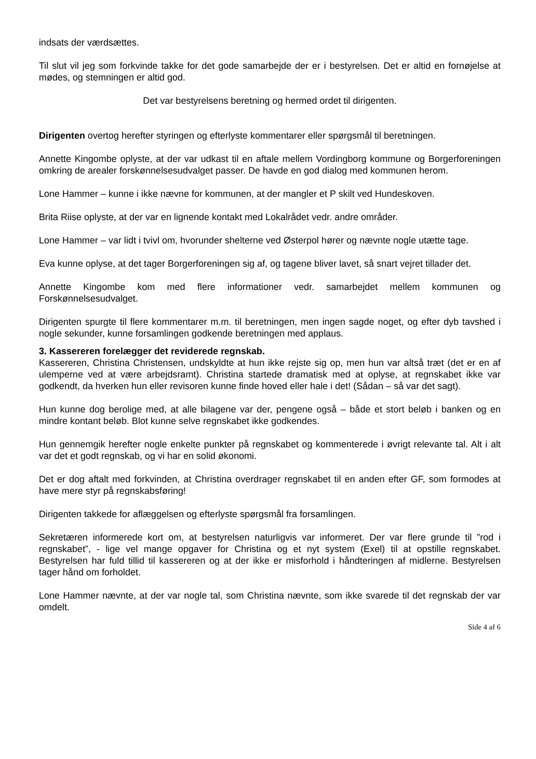indsats der værdsættes.
Til slut vil jeg som forkvinde takke for det gode samarbejde der er i bestyrelsen. Det er altid en fornøjelse at mødes, og stemningen er altid god.
Det var bestyrelsens beretning og hermed ordet til dirigenten.
Dirigenten overtog herefter styringen og efterlyste kommentarer eller spørgsmål til beretningen.
Annette Kingombe oplyste, at der var udkast til en aftale mellem Vordingborg kommune og Borgerforeningen omkring de arealer forskønnelsesudvalget passer. De havde en god dialog med kommunen herom.
Lone Hammer – kunne i ikke nævne for kommunen, at der mangler et P skilt ved Hundeskoven.
Brita Riise oplyste, at der var en lignende kontakt med Lokalrådet vedr. andre områder.
Lone Hammer – var lidt i tvivl om, hvorunder shelterne ved Østerpol hører og nævnte nogle utætte tage.
Eva kunne oplyse, at det tager Borgerforeningen sig af, og tagene bliver lavet, så snart vejret tillader det.
Annette Kingombe kom med flere informationer vedr. samarbejdet mellem kommunen og Forskønnelsesudvalget.
Dirigenten spurgte til flere kommentarer m.m. til beretningen, men ingen sagde noget, og efter dyb tavshed i nogle sekunder, kunne forsamlingen godkende beretningen med applaus.
3. Kassereren forelægger det reviderede regnskab.
Kassereren, Christina Christensen, undskyldte at hun ikke rejste sig op, men hun var altså træt (det er en af ulemperne ved at være arbejdsramt). Christina startede dramatisk med at oplyse, at regnskabet ikke var godkendt, da hverken hun eller revisoren kunne finde hoved eller hale i det! (Sådan – så var det sagt).
Hun kunne dog berolige med, at alle bilagene var der, pengene også – både et stort beløb i banken og en mindre kontant beløb. Blot kunne selve regnskabet ikke godkendes.
Hun gennemgik herefter nogle enkelte punkter på regnskabet og kommenterede i øvrigt relevante tal. Alt i alt var det et godt regnskab, og vi har en solid økonomi.
Det er dog aftalt med forkvinden, at Christina overdrager regnskabet til en anden efter GF, som formodes at have mere styr på regnskabsføring!
Dirigenten takkede for aflæggelsen og efterlyste spørgsmål fra forsamlingen.
Sekretæren informerede kort om, at bestyrelsen naturligvis var informeret. Der var flere grunde til ”rod i regnskabet”, - lige vel mange opgaver for Christina og et nyt system (Exel) til at opstille regnskabet. Bestyrelsen har fuld tillid til kassereren og at der ikke er misforhold i håndteringen af midlerne. Bestyrelsen tager hånd om forholdet.
Lone Hammer nævnte, at der var nogle tal, som Christina nævnte, som ikke svarede til det regnskab der var omdelt.
Side 4 af 6